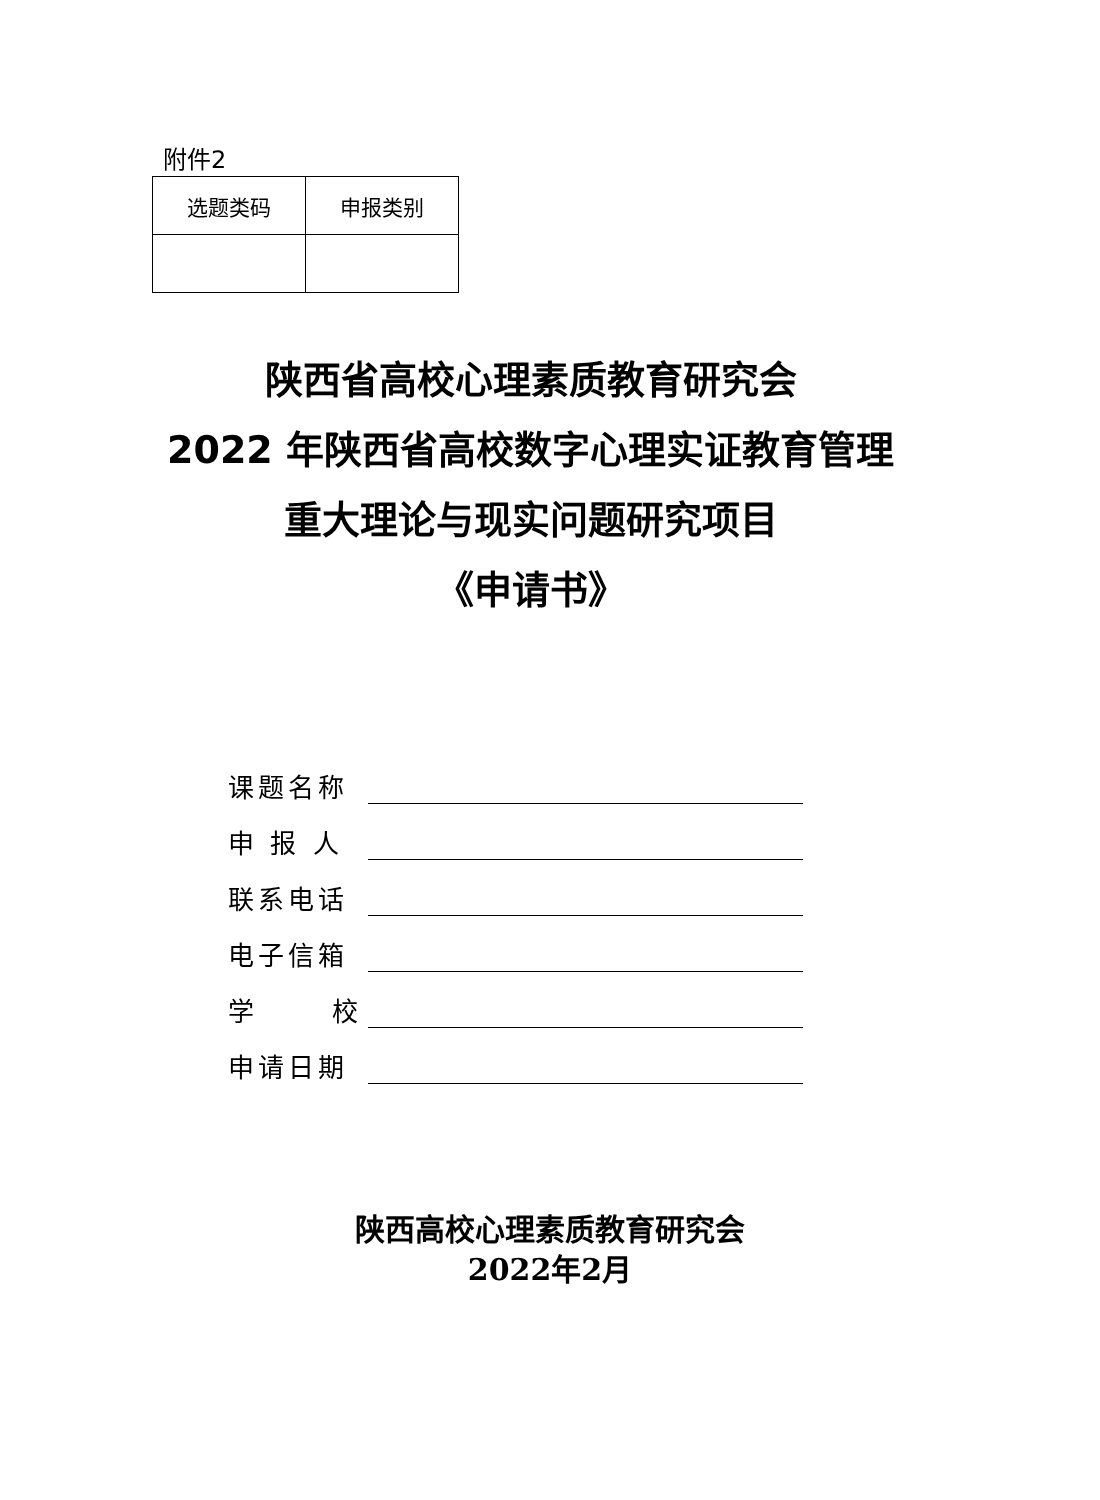附件2
| 选题类码 | 申报类别 |
| --- | --- |
陕西省高校心理素质教育研究会
2022 年陕西省高校数字心理实证教育管理
重大理论与现实问题研究项目
《申请书》
课题名称
申 报 人
联系电话
电子信箱
学 校
申请日期
陕西高校心理素质教育研究会
2022年2月